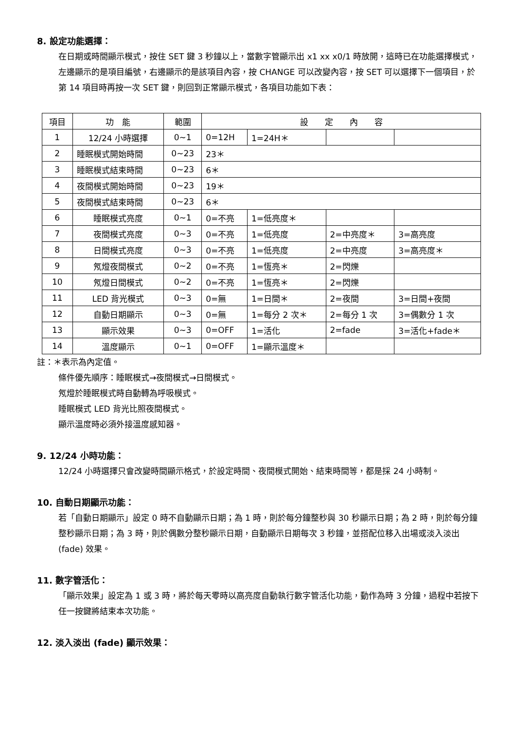8. 設定功能選擇：
在日期或時間顯示模式，按住 SET 鍵 3 秒鐘以上，當數字管顯示出 x1 xx x0/1 時放開，這時已在功能選擇模式，左邊顯示的是項目編號，右邊顯示的是該項目內容，按 CHANGE 可以改變內容，按 SET 可以選擇下一個項目，於第 14 項目時再按一次 SET 鍵，則回到正常顯示模式，各項目功能如下表：
| 項目 | 功 能 | 範圍 | 設 定 內 容 | | | |
| --- | --- | --- | --- | --- | --- | --- |
| 1 | 12/24 小時選擇 | 0~1 | 0=12H | 1=24H＊ | | |
| 2 | 睡眠模式開始時間 | 0~23 | 23＊ | | | |
| 3 | 睡眠模式結束時間 | 0~23 | 6＊ | | | |
| 4 | 夜間模式開始時間 | 0~23 | 19＊ | | | |
| 5 | 夜間模式結束時間 | 0~23 | 6＊ | | | |
| 6 | 睡眠模式亮度 | 0~1 | 0=不亮 | 1=低亮度＊ | | |
| 7 | 夜間模式亮度 | 0~3 | 0=不亮 | 1=低亮度 | 2=中亮度＊ | 3=高亮度 |
| 8 | 日間模式亮度 | 0~3 | 0=不亮 | 1=低亮度 | 2=中亮度 | 3=高亮度＊ |
| 9 | 氖燈夜間模式 | 0~2 | 0=不亮 | 1=恆亮＊ | 2=閃爍 | |
| 10 | 氖燈日間模式 | 0~2 | 0=不亮 | 1=恆亮＊ | 2=閃爍 | |
| 11 | LED 背光模式 | 0~3 | 0=無 | 1=日間＊ | 2=夜間 | 3=日間+夜間 |
| 12 | 自動日期顯示 | 0~3 | 0=無 | 1=每分 2 次＊ | 2=每分 1 次 | 3=偶數分 1 次 |
| 13 | 顯示效果 | 0~3 | 0=OFF | 1=活化 | 2=fade | 3=活化+fade＊ |
| 14 | 溫度顯示 | 0~1 | 0=OFF | 1=顯示溫度＊ | | |
註：＊表示為內定值。
條件優先順序：睡眠模式→夜間模式→日間模式。
氖燈於睡眠模式時自動轉為呼吸模式。
睡眠模式 LED 背光比照夜間模式。
顯示溫度時必須外接溫度感知器。
9. 12/24 小時功能：
12/24 小時選擇只會改變時間顯示格式，於設定時間、夜間模式開始、結束時間等，都是採 24 小時制。
10. 自動日期顯示功能：
若「自動日期顯示」設定 0 時不自動顯示日期；為 1 時，則於每分鐘整秒與 30 秒顯示日期；為 2 時，則於每分鐘整秒顯示日期；為 3 時，則於偶數分整秒顯示日期，自動顯示日期每次 3 秒鐘，並搭配位移入出場或淡入淡出 (fade) 效果。
11. 數字管活化：
「顯示效果」設定為 1 或 3 時，將於每天零時以高亮度自動執行數字管活化功能，動作為時 3 分鐘，過程中若按下任一按鍵將結束本次功能。
12. 淡入淡出 (fade) 顯示效果：